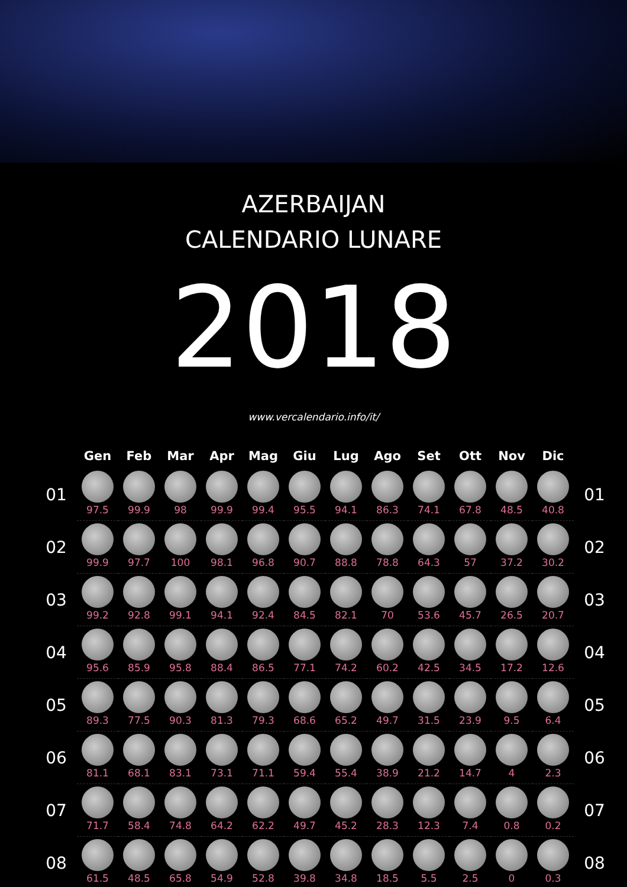AZERBAIJAN
CALENDARIO LUNARE
2018
www.vercalendario.info/it/
| | Gen | Feb | Mar | Apr | Mag | Giu | Lug | Ago | Set | Ott | Nov | Dic | |
| --- | --- | --- | --- | --- | --- | --- | --- | --- | --- | --- | --- | --- | --- |
| 01 | 97.5 | 99.9 | 98 | 99.9 | 99.4 | 95.5 | 94.1 | 86.3 | 74.1 | 67.8 | 48.5 | 40.8 | 01 |
| 02 | 99.9 | 97.7 | 100 | 98.1 | 96.8 | 90.7 | 88.8 | 78.8 | 64.3 | 57 | 37.2 | 30.2 | 02 |
| 03 | 99.2 | 92.8 | 99.1 | 94.1 | 92.4 | 84.5 | 82.1 | 70 | 53.6 | 45.7 | 26.5 | 20.7 | 03 |
| 04 | 95.6 | 85.9 | 95.8 | 88.4 | 86.5 | 77.1 | 74.2 | 60.2 | 42.5 | 34.5 | 17.2 | 12.6 | 04 |
| 05 | 89.3 | 77.5 | 90.3 | 81.3 | 79.3 | 68.6 | 65.2 | 49.7 | 31.5 | 23.9 | 9.5 | 6.4 | 05 |
| 06 | 81.1 | 68.1 | 83.1 | 73.1 | 71.1 | 59.4 | 55.4 | 38.9 | 21.2 | 14.7 | 4 | 2.3 | 06 |
| 07 | 71.7 | 58.4 | 74.8 | 64.2 | 62.2 | 49.7 | 45.2 | 28.3 | 12.3 | 7.4 | 0.8 | 0.2 | 07 |
| 08 | 61.5 | 48.5 | 65.8 | 54.9 | 52.8 | 39.8 | 34.8 | 18.5 | 5.5 | 2.5 | 0 | 0.3 | 08 |